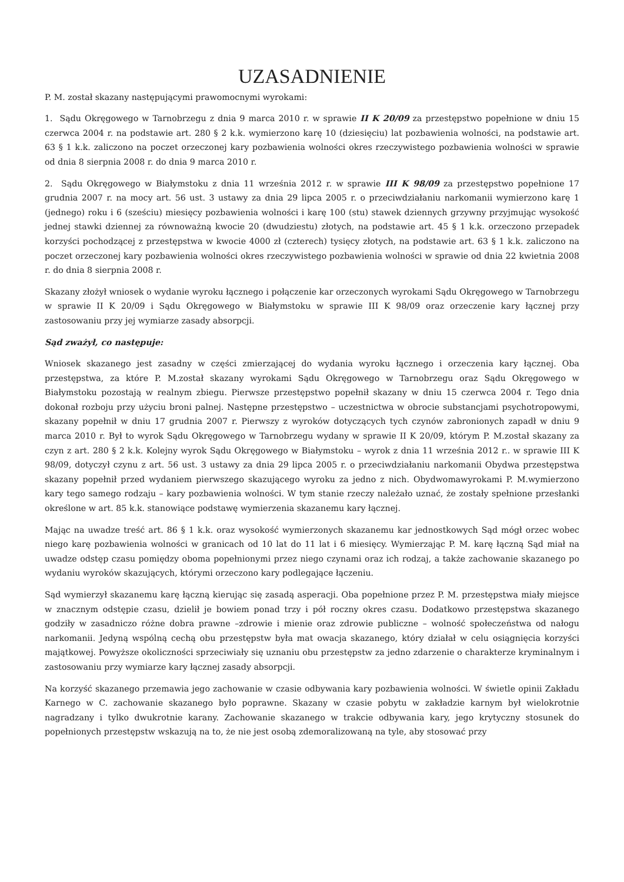UZASADNIENIE
P. M. został skazany następującymi prawomocnymi wyrokami:
1. Sądu Okręgowego w Tarnobrzegu z dnia 9 marca 2010 r. w sprawie II K 20/09 za przestępstwo popełnione w dniu 15 czerwca 2004 r. na podstawie art. 280 § 2 k.k. wymierzono karę 10 (dziesięciu) lat pozbawienia wolności, na podstawie art. 63 § 1 k.k. zaliczono na poczet orzeczonej kary pozbawienia wolności okres rzeczywistego pozbawienia wolności w sprawie od dnia 8 sierpnia 2008 r. do dnia 9 marca 2010 r.
2. Sądu Okręgowego w Białymstoku z dnia 11 września 2012 r. w sprawie III K 98/09 za przestępstwo popełnione 17 grudnia 2007 r. na mocy art. 56 ust. 3 ustawy za dnia 29 lipca 2005 r. o przeciwdziałaniu narkomanii wymierzono karę 1 (jednego) roku i 6 (sześciu) miesięcy pozbawienia wolności i karę 100 (stu) stawek dziennych grzywny przyjmując wysokość jednej stawki dziennej za równoważną kwocie 20 (dwudziestu) złotych, na podstawie art. 45 § 1 k.k. orzeczono przepadek korzyści pochodzącej z przestępstwa w kwocie 4000 zł (czterech) tysięcy złotych, na podstawie art. 63 § 1 k.k. zaliczono na poczet orzeczonej kary pozbawienia wolności okres rzeczywistego pozbawienia wolności w sprawie od dnia 22 kwietnia 2008 r. do dnia 8 sierpnia 2008 r.
Skazany złożył wniosek o wydanie wyroku łącznego i połączenie kar orzeczonych wyrokami Sądu Okręgowego w Tarnobrzegu w sprawie II K 20/09 i Sądu Okręgowego w Białymstoku w sprawie III K 98/09 oraz orzeczenie kary łącznej przy zastosowaniu przy jej wymiarze zasady absorpcji.
Sąd zważył, co następuje:
Wniosek skazanego jest zasadny w części zmierzającej do wydania wyroku łącznego i orzeczenia kary łącznej. Oba przestępstwa, za które P. M.został skazany wyrokami Sądu Okręgowego w Tarnobrzegu oraz Sądu Okręgowego w Białymstoku pozostają w realnym zbiegu. Pierwsze przestępstwo popełnił skazany w dniu 15 czerwca 2004 r. Tego dnia dokonał rozboju przy użyciu broni palnej. Następne przestępstwo – uczestnictwa w obrocie substancjami psychotropowymi, skazany popełnił w dniu 17 grudnia 2007 r. Pierwszy z wyroków dotyczących tych czynów zabronionych zapadł w dniu 9 marca 2010 r. Był to wyrok Sądu Okręgowego w Tarnobrzegu wydany w sprawie II K 20/09, którym P. M.został skazany za czyn z art. 280 § 2 k.k. Kolejny wyrok Sądu Okręgowego w Białymstoku – wyrok z dnia 11 września 2012 r.. w sprawie III K 98/09, dotyczył czynu z art. 56 ust. 3 ustawy za dnia 29 lipca 2005 r. o przeciwdziałaniu narkomanii Obydwa przestępstwa skazany popełnił przed wydaniem pierwszego skazującego wyroku za jedno z nich. Obydwomawyrokami P. M.wymierzono kary tego samego rodzaju – kary pozbawienia wolności. W tym stanie rzeczy należało uznać, że zostały spełnione przesłanki określone w art. 85 k.k. stanowiące podstawę wymierzenia skazanemu kary łącznej.
Mając na uwadze treść art. 86 § 1 k.k. oraz wysokość wymierzonych skazanemu kar jednostkowych Sąd mógł orzec wobec niego karę pozbawienia wolności w granicach od 10 lat do 11 lat i 6 miesięcy. Wymierzając P. M. karę łączną Sąd miał na uwadze odstęp czasu pomiędzy oboma popełnionymi przez niego czynami oraz ich rodzaj, a także zachowanie skazanego po wydaniu wyroków skazujących, którymi orzeczono kary podlegające łączeniu.
Sąd wymierzył skazanemu karę łączną kierując się zasadą asperacji. Oba popełnione przez P. M. przestępstwa miały miejsce w znacznym odstępie czasu, dzielił je bowiem ponad trzy i pół roczny okres czasu. Dodatkowo przestępstwa skazanego godziły w zasadniczo różne dobra prawne –zdrowie i mienie oraz zdrowie publiczne – wolność społeczeństwa od nałogu narkomanii. Jedyną wspólną cechą obu przestępstw była mat owacja skazanego, który działał w celu osiągnięcia korzyści majątkowej. Powyższe okoliczności sprzeciwiały się uznaniu obu przestępstw za jedno zdarzenie o charakterze kryminalnym i zastosowaniu przy wymiarze kary łącznej zasady absorpcji.
Na korzyść skazanego przemawia jego zachowanie w czasie odbywania kary pozbawienia wolności. W świetle opinii Zakładu Karnego w C. zachowanie skazanego było poprawne. Skazany w czasie pobytu w zakładzie karnym był wielokrotnie nagradzany i tylko dwukrotnie karany. Zachowanie skazanego w trakcie odbywania kary, jego krytyczny stosunek do popełnionych przestępstw wskazują na to, że nie jest osobą zdemoralizowaną na tyle, aby stosować przy